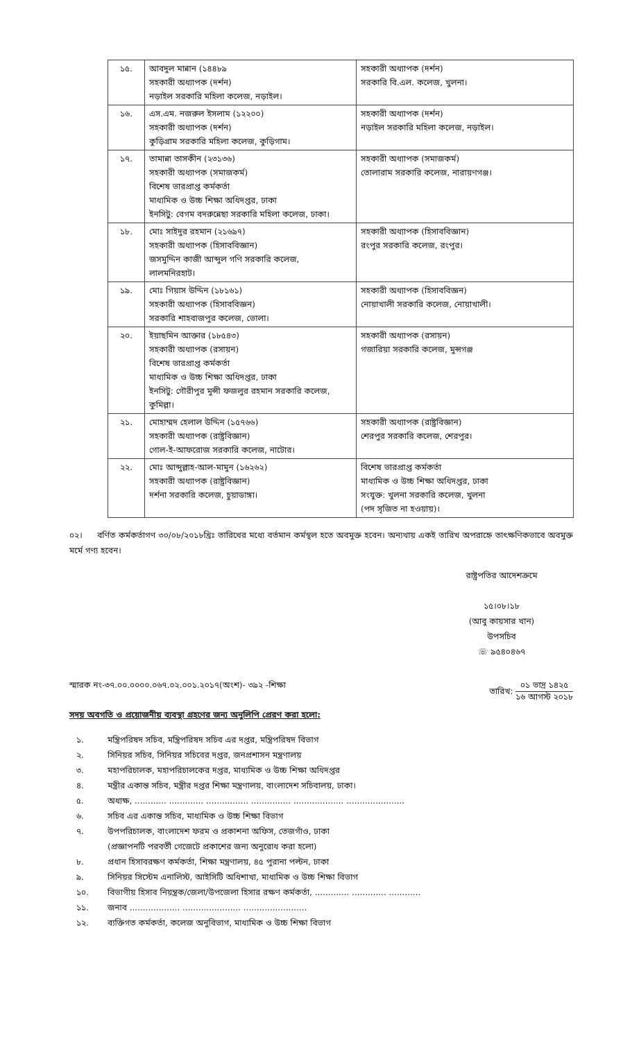| ১৫. | আবদুল মান্নান (১৪৪৮৯ সহকারী অধ্যাপক (দর্শন) নড়াইল সরকারি মহিলা কলেজ, নড়াইল। | সহকারী অধ্যাপক (দর্শন) সরকারি বি.এল. কলেজ, খুলনা। |
| ১৬. | এস.এম. নজরুল ইসলাম (১২২০০) সহকারী অধ্যাপক (দর্শন) কুড়িগ্রাম সরকারি মহিলা কলেজ, কুড়িগাম। | সহকারী অধ্যাপক (দর্শন) নড়াইল সরকারি মহিলা কলেজ, নড়াইল। |
| ১৭. | তামান্না তাসকীন (২৩১৩৬) সহকারী অধ্যাপক (সমাজকর্ম) বিশেষ ভারপ্রাপ্ত কর্মকর্তা মাধ্যমিক ও উচ্চ শিক্ষা অধিদপ্তর, ঢাকা ইনসিটু: বেগম বদরুন্নেছা সরকারি মহিলা কলেজ, ঢাকা। | সহকারী অধ্যাপক (সমাজকর্ম) তোলারাম সরকারি কলেজ, নারায়ণগঞ্জ। |
| ১৮. | মোঃ সাইদুর রহমান (২১৬৯৭) সহকারী অধ্যাপক (হিসাববিজ্ঞান) জসমুদ্দিন কাজী আব্দুল গণি সরকারি কলেজ, লালমনিরহাট। | সহকারী অধ্যাপক (হিসাববিজ্ঞান) রংপুর সরকারি কলেজ, রংপুর। |
| ১৯. | মোঃ গিয়াস উদ্দিন (১৮১৬১) সহকারী অধ্যাপক (হিসাববিজ্ঞন) সরকারি শাহবাজপুর কলেজ, ভোলা। | সহকারী অধ্যাপক (হিসাববিজ্ঞন) নোয়াখালী সরকারি কলেজ, নোয়াখালী। |
| ২০. | ইয়াছমিন আক্তার (১৮৫৪৩) সহকারী অধ্যাপক (রসায়ন) বিশেষ ভারপ্রাপ্ত কর্মকর্তা মাধ্যমিক ও উচ্চ শিক্ষা অধিদপ্তর, ঢাকা ইনসিটু: গৌরীপুর মুন্সী ফজলুর রহমান সরকারি কলেজ, কুমিল্লা। | সহকারী অধ্যাপক (রসায়ন) গজারিয়া সরকারি কলেজ, মুন্সগঞ্জ |
| ২১. | মোহাম্মদ হেলাল উদ্দিন (১৫৭৬৬) সহকারী অধ্যাপক (রাষ্ট্রবিজ্ঞান) গোল-ই-আফরোজ সরকারি কলেজ, নাটোর। | সহকারী অধ্যাপক (রাষ্ট্রবিজ্ঞান) শেরপুর সরকারি কলেজ, শেরপুর। |
| ২২. | মোঃ আব্দুল্লাহ-আল-মামুন (১৬২৬২) সহকারী অধ্যাপক (রাষ্ট্রবিজ্ঞান) দর্শনা সরকারি কলেজ, চুয়াডাঙ্গা। | বিশেষ ভারপ্রাপ্ত কর্মকর্তা মাধ্যমিক ও উচ্চ শিক্ষা অধিদপ্তর, ঢাকা সংযুক্ত: খুলনা সরকারি কলেজ, খুলনা (পদ সৃজিত না হওয়ায়)। |
০২। বর্ণিত কর্মকর্তাগণ ৩০/০৮/২০১৮খ্রিঃ তারিখের মধ্যে বর্তমান কর্মস্থল হতে অবমুক্ত হবেন। অন্যথায় একই তারিখ অপরাহ্নে তাৎক্ষণিকভাবে অবমুক্ত মর্মে গণ্য হবেন।
রাষ্ট্রপতির আদেশক্রমে
১৫।০৮।১৮
(আবু কায়সার খান)
উপসচিব
☏ ৯৫৪০৪৬৭
স্মারক নং-৩৭.০০.০০০০.০৬৭.০২.০০১.২০১৭(অংশ)- ৩৯২ -শিক্ষা
তারিখ: ০১ ভাদ্র ১৪২৫
১৬ আগস্ট ২০১৮
সদয় অবগতি ও প্রয়োজনীয় ব্যবস্থা গ্রহণের জন্য অনুলিপি প্রেরণ করা হলো:
১. মন্ত্রিপরিষদ সচিব, মন্ত্রিপরিষদ সচিব এর দপ্তর, মন্ত্রিপরিষদ বিভাগ
২. সিনিয়র সচিব, সিনিয়র সচিবের দপ্তর, জনপ্রশাসন মন্ত্রণালয়
৩. মহাপরিচালক, মহাপরিচালকের দপ্তর, মাধ্যমিক ও উচ্চ শিক্ষা অধিদপ্তর
৪. মন্ত্রীর একান্ত সচিব, মন্ত্রীর দপ্তর শিক্ষা মন্ত্রণালয়, বাংলাদেশ সচিবালয়, ঢাকা।
৫. অধ্যক্ষ, ............ ............. ................ ............... ................... ......................
৬. সচিব এর একান্ত সচিব, মাধ্যমিক ও উচ্চ শিক্ষা বিভাগ
৭. উপপরিচালক, বাংলাদেশ ফরম ও প্রকাশনা অফিস, তেজগাঁও, ঢাকা
(প্রজ্ঞাপনটি পরবর্তী গেজেটে প্রকাশের জন্য অনুরোধ করা হলো)
৮. প্রধান হিসাবরক্ষণ কর্মকর্তা, শিক্ষা মন্ত্রণালয়, ৪৫ পুরানা পল্টন, ঢাকা
৯. সিনিয়র সিস্টেম এনালিস্ট, আইসিটি অধিশাখা, মাধ্যমিক ও উচ্চ শিক্ষা বিভাগ
১০. বিভাগীয় হিসাব নিয়ন্ত্রক/জেলা/উপজেলা হিসার রক্ষণ কর্মকর্তা, ............. ............. ............
১১. জনাব ................... ...................... ........................
১২. ব্যক্তিগত কর্মকর্তা, কলেজ অনুবিভাগ, মাধ্যমিক ও উচ্চ শিক্ষা বিভাগ